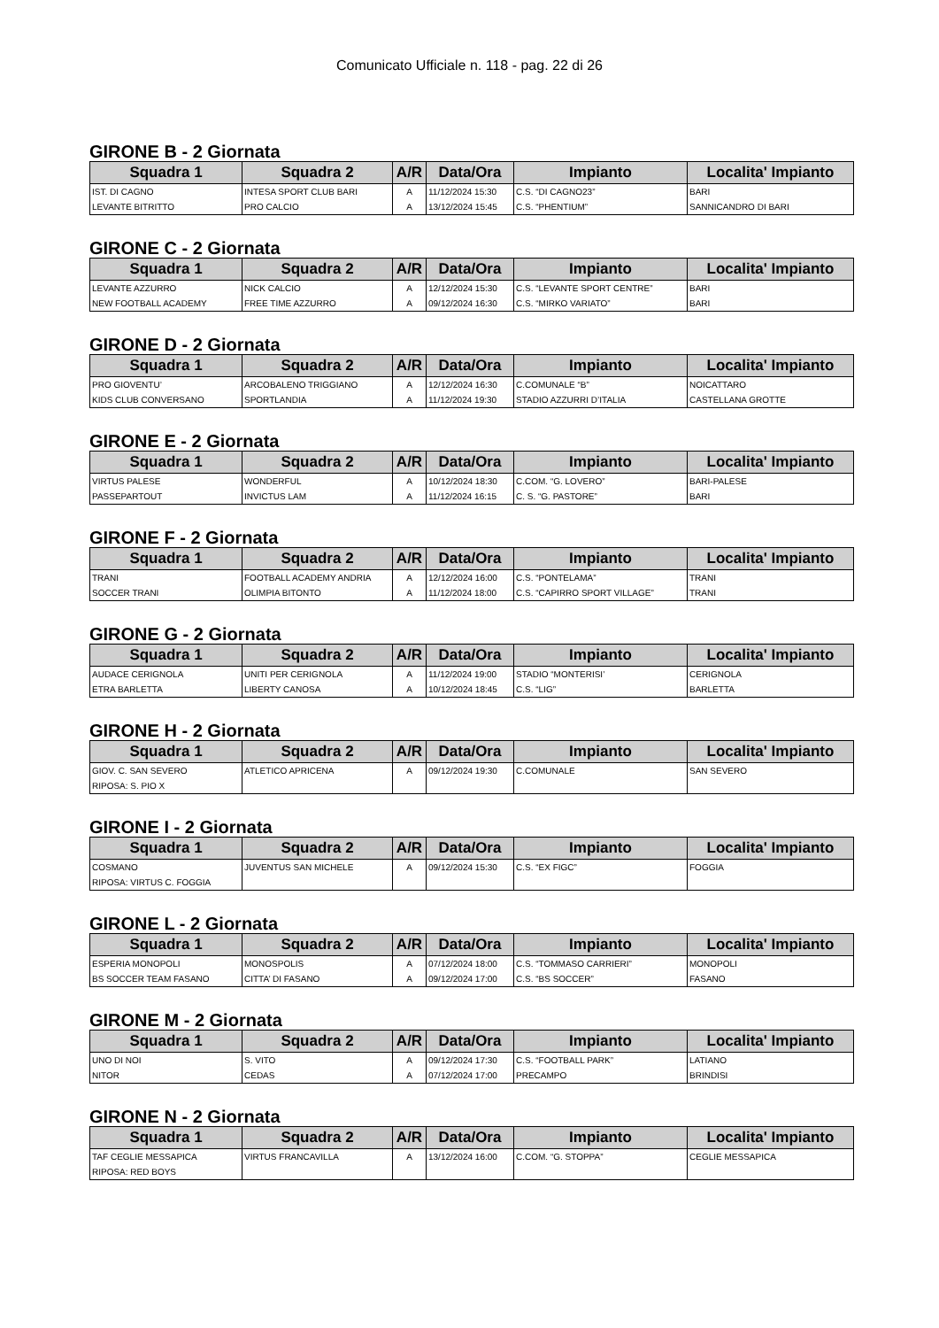Comunicato Ufficiale n. 118 - pag. 22 di 26
GIRONE B - 2 Giornata
| Squadra 1 | Squadra 2 | A/R | Data/Ora | Impianto | Localita' Impianto |
| --- | --- | --- | --- | --- | --- |
| IST. DI CAGNO | INTESA SPORT CLUB BARI | A | 11/12/2024 15:30 | C.S. “DI CAGNO23” | BARI |
| LEVANTE BITRITTO | PRO CALCIO | A | 13/12/2024 15:45 | C.S. “PHENTIUM” | SANNICANDRO DI BARI |
GIRONE C - 2 Giornata
| Squadra 1 | Squadra 2 | A/R | Data/Ora | Impianto | Localita' Impianto |
| --- | --- | --- | --- | --- | --- |
| LEVANTE AZZURRO | NICK CALCIO | A | 12/12/2024 15:30 | C.S. “LEVANTE SPORT CENTRE” | BARI |
| NEW FOOTBALL ACADEMY | FREE TIME AZZURRO | A | 09/12/2024 16:30 | C.S. “MIRKO VARIATO” | BARI |
GIRONE D - 2 Giornata
| Squadra 1 | Squadra 2 | A/R | Data/Ora | Impianto | Localita' Impianto |
| --- | --- | --- | --- | --- | --- |
| PRO GIOVENTU’ | ARCOBALENO TRIGGIANO | A | 12/12/2024 16:30 | C.COMUNALE “B” | NOICATTARO |
| KIDS CLUB CONVERSANO | SPORTLANDIA | A | 11/12/2024 19:30 | STADIO AZZURRI D’ITALIA | CASTELLANA GROTTE |
GIRONE E - 2 Giornata
| Squadra 1 | Squadra 2 | A/R | Data/Ora | Impianto | Localita' Impianto |
| --- | --- | --- | --- | --- | --- |
| VIRTUS PALESE | WONDERFUL | A | 10/12/2024 18:30 | C.COM. “G. LOVERO” | BARI-PALESE |
| PASSEPARTOUT | INVICTUS LAM | A | 11/12/2024 16:15 | C. S. “G. PASTORE” | BARI |
GIRONE F - 2 Giornata
| Squadra 1 | Squadra 2 | A/R | Data/Ora | Impianto | Localita' Impianto |
| --- | --- | --- | --- | --- | --- |
| TRANI | FOOTBALL ACADEMY ANDRIA | A | 12/12/2024 16:00 | C.S. “PONTELAMA” | TRANI |
| SOCCER TRANI | OLIMPIA BITONTO | A | 11/12/2024 18:00 | C.S. “CAPIRRO SPORT VILLAGE” | TRANI |
GIRONE G - 2 Giornata
| Squadra 1 | Squadra 2 | A/R | Data/Ora | Impianto | Localita' Impianto |
| --- | --- | --- | --- | --- | --- |
| AUDACE CERIGNOLA | UNITI PER CERIGNOLA | A | 11/12/2024 19:00 | STADIO “MONTERISI’ | CERIGNOLA |
| ETRA BARLETTA | LIBERTY CANOSA | A | 10/12/2024 18:45 | C.S. “LIG” | BARLETTA |
GIRONE H - 2 Giornata
| Squadra 1 | Squadra 2 | A/R | Data/Ora | Impianto | Localita' Impianto |
| --- | --- | --- | --- | --- | --- |
| GIOV. C. SAN SEVERO | ATLETICO APRICENA | A | 09/12/2024 19:30 | C.COMUNALE | SAN SEVERO |
| RIPOSA: S. PIO X | | | | | |
GIRONE I - 2 Giornata
| Squadra 1 | Squadra 2 | A/R | Data/Ora | Impianto | Localita' Impianto |
| --- | --- | --- | --- | --- | --- |
| COSMANO | JUVENTUS SAN MICHELE | A | 09/12/2024 15:30 | C.S. “EX FIGC” | FOGGIA |
| RIPOSA: VIRTUS C. FOGGIA | | | | | |
GIRONE L - 2 Giornata
| Squadra 1 | Squadra 2 | A/R | Data/Ora | Impianto | Localita' Impianto |
| --- | --- | --- | --- | --- | --- |
| ESPERIA MONOPOLI | MONOSPOLIS | A | 07/12/2024 18:00 | C.S. “TOMMASO CARRIERI” | MONOPOLI |
| BS SOCCER TEAM FASANO | CITTA’ DI FASANO | A | 09/12/2024 17:00 | C.S. “BS SOCCER” | FASANO |
GIRONE M - 2 Giornata
| Squadra 1 | Squadra 2 | A/R | Data/Ora | Impianto | Localita' Impianto |
| --- | --- | --- | --- | --- | --- |
| UNO DI NOI | S. VITO | A | 09/12/2024 17:30 | C.S. “FOOTBALL PARK” | LATIANO |
| NITOR | CEDAS | A | 07/12/2024 17:00 | PRECAMPO | BRINDISI |
GIRONE N - 2 Giornata
| Squadra 1 | Squadra 2 | A/R | Data/Ora | Impianto | Localita' Impianto |
| --- | --- | --- | --- | --- | --- |
| TAF CEGLIE MESSAPICA | VIRTUS FRANCAVILLA | A | 13/12/2024 16:00 | C.COM. “G. STOPPA” | CEGLIE MESSAPICA |
| RIPOSA: RED BOYS | | | | | |